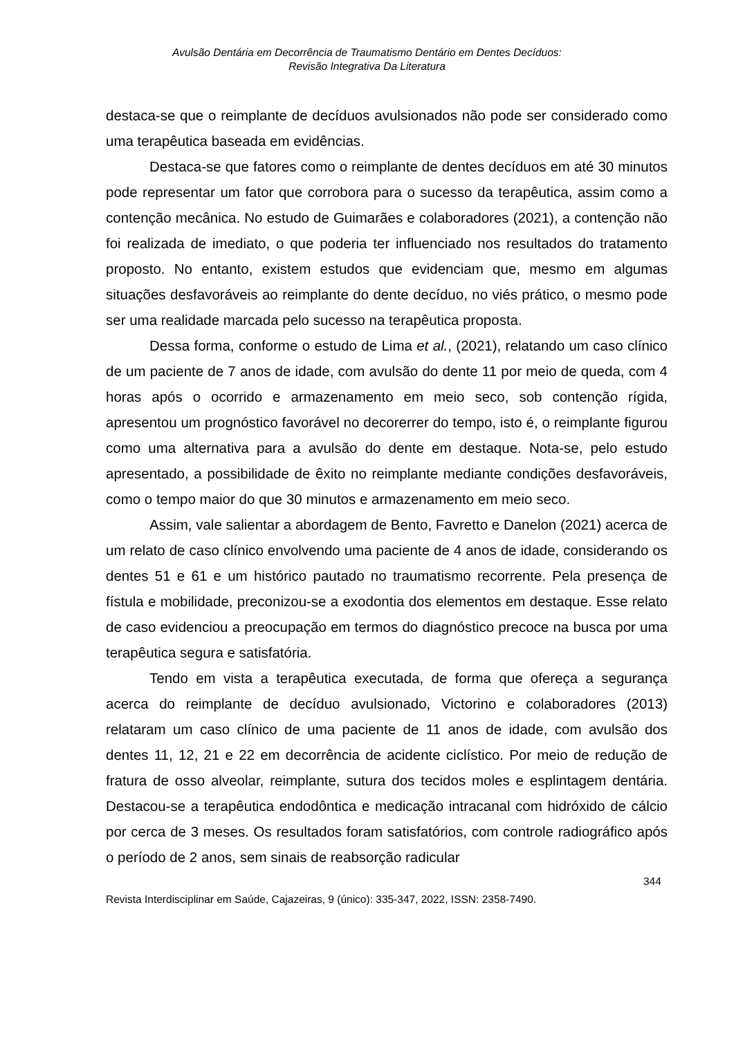Avulsão Dentária em Decorrência de Traumatismo Dentário em Dentes Decíduos:
Revisão Integrativa Da Literatura
destaca-se que o reimplante de decíduos avulsionados não pode ser considerado como uma terapêutica baseada em evidências.
Destaca-se que fatores como o reimplante de dentes decíduos em até 30 minutos pode representar um fator que corrobora para o sucesso da terapêutica, assim como a contenção mecânica. No estudo de Guimarães e colaboradores (2021), a contenção não foi realizada de imediato, o que poderia ter influenciado nos resultados do tratamento proposto. No entanto, existem estudos que evidenciam que, mesmo em algumas situações desfavoráveis ao reimplante do dente decíduo, no viés prático, o mesmo pode ser uma realidade marcada pelo sucesso na terapêutica proposta.
Dessa forma, conforme o estudo de Lima et al., (2021), relatando um caso clínico de um paciente de 7 anos de idade, com avulsão do dente 11 por meio de queda, com 4 horas após o ocorrido e armazenamento em meio seco, sob contenção rígida, apresentou um prognóstico favorável no decorerrer do tempo, isto é, o reimplante figurou como uma alternativa para a avulsão do dente em destaque. Nota-se, pelo estudo apresentado, a possibilidade de êxito no reimplante mediante condições desfavoráveis, como o tempo maior do que 30 minutos e armazenamento em meio seco.
Assim, vale salientar a abordagem de Bento, Favretto e Danelon (2021) acerca de um relato de caso clínico envolvendo uma paciente de 4 anos de idade, considerando os dentes 51 e 61 e um histórico pautado no traumatismo recorrente. Pela presença de fístula e mobilidade, preconizou-se a exodontia dos elementos em destaque. Esse relato de caso evidenciou a preocupação em termos do diagnóstico precoce na busca por uma terapêutica segura e satisfatória.
Tendo em vista a terapêutica executada, de forma que ofereça a segurança acerca do reimplante de decíduo avulsionado, Victorino e colaboradores (2013) relataram um caso clínico de uma paciente de 11 anos de idade, com avulsão dos dentes 11, 12, 21 e 22 em decorrência de acidente ciclístico. Por meio de redução de fratura de osso alveolar, reimplante, sutura dos tecidos moles e esplintagem dentária. Destacou-se a terapêutica endodôntica e medicação intracanal com hidróxido de cálcio por cerca de 3 meses. Os resultados foram satisfatórios, com controle radiográfico após o período de 2 anos, sem sinais de reabsorção radicular
344
Revista Interdisciplinar em Saúde, Cajazeiras, 9 (único): 335-347, 2022, ISSN: 2358-7490.